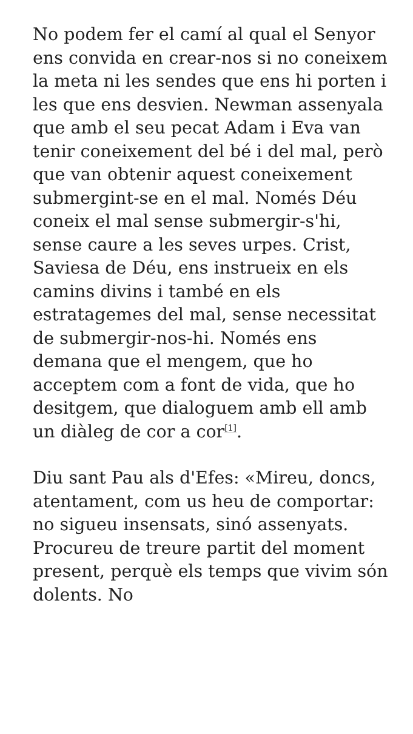No podem fer el camí al qual el Senyor ens convida en crear-nos si no coneixem la meta ni les sendes que ens hi porten i les que ens desvien. Newman assenyala que amb el seu pecat Adam i Eva van tenir coneixement del bé i del mal, però que van obtenir aquest coneixement submergint-se en el mal. Només Déu coneix el mal sense submergir-s'hi, sense caure a les seves urpes. Crist, Saviesa de Déu, ens instrueix en els camins divins i també en els estratagemes del mal, sense necessitat de submergir-nos-hi. Només ens demana que el mengem, que ho acceptem com a font de vida, que ho desitgem, que dialoguem amb ell amb un diàleg de cor a cor<sup>[1]</sup>.
Diu sant Pau als d'Efes: «Mireu, doncs, atentament, com us heu de comportar: no sigueu insensats, sinó assenyats. Procureu de treure partit del moment present, perquè els temps que vivim són dolents. No